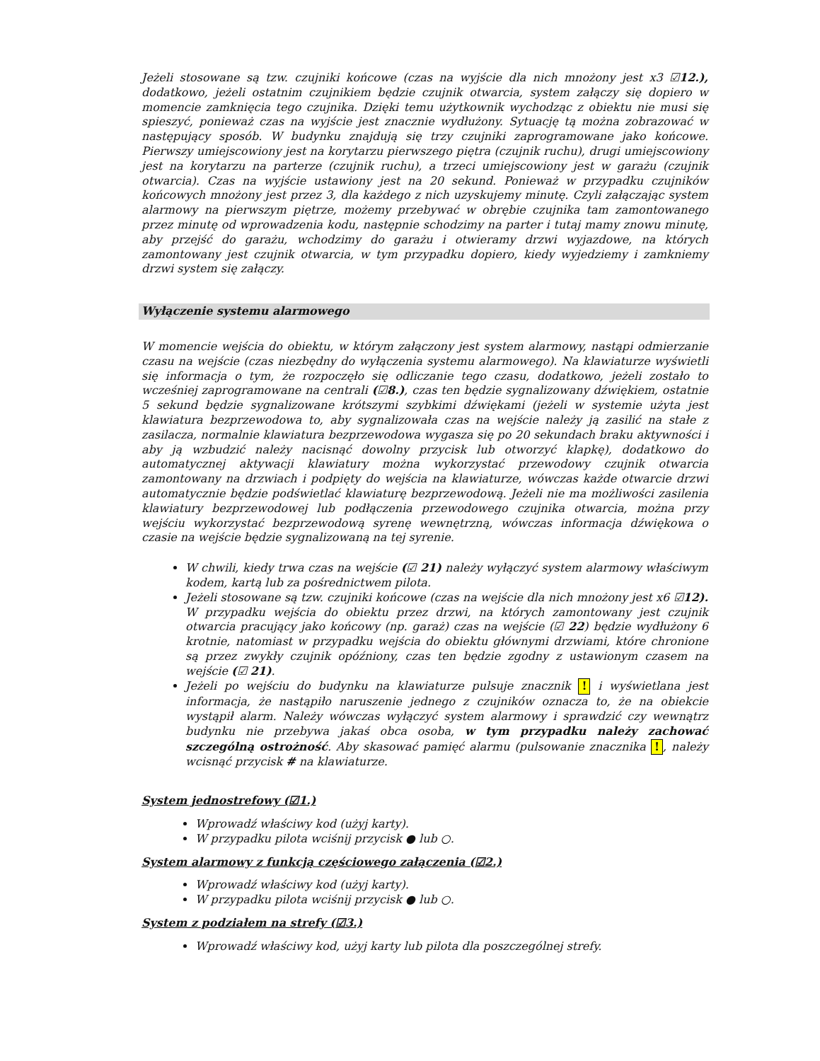Jeżeli stosowane są tzw. czujniki końcowe (czas na wyjście dla nich mnożony jest x3 ☑12.), dodatkowo, jeżeli ostatnim czujnikiem będzie czujnik otwarcia, system załączy się dopiero w momencie zamknięcia tego czujnika. Dzięki temu użytkownik wychodząc z obiektu nie musi się spieszyć, ponieważ czas na wyjście jest znacznie wydłużony. Sytuację tą można zobrazować w następujący sposób. W budynku znajdują się trzy czujniki zaprogramowane jako końcowe. Pierwszy umiejscowiony jest na korytarzu pierwszego piętra (czujnik ruchu), drugi umiejscowiony jest na korytarzu na parterze (czujnik ruchu), a trzeci umiejscowiony jest w garażu (czujnik otwarcia). Czas na wyjście ustawiony jest na 20 sekund. Ponieważ w przypadku czujników końcowych mnożony jest przez 3, dla każdego z nich uzyskujemy minutę. Czyli załączając system alarmowy na pierwszym piętrze, możemy przebywać w obrębie czujnika tam zamontowanego przez minutę od wprowadzenia kodu, następnie schodzimy na parter i tutaj mamy znowu minutę, aby przejść do garażu, wchodzimy do garażu i otwieramy drzwi wyjazdowe, na których zamontowany jest czujnik otwarcia, w tym przypadku dopiero, kiedy wyjedziemy i zamkniemy drzwi system się załączy.
Wyłączenie systemu alarmowego
W momencie wejścia do obiektu, w którym załączony jest system alarmowy, nastąpi odmierzanie czasu na wejście (czas niezbędny do wyłączenia systemu alarmowego). Na klawiaturze wyświetli się informacja o tym, że rozpoczęło się odliczanie tego czasu, dodatkowo, jeżeli zostało to wcześniej zaprogramowane na centrali (☑8.), czas ten będzie sygnalizowany dźwiękiem, ostatnie 5 sekund będzie sygnalizowane krótszymi szybkimi dźwiękami (jeżeli w systemie użyta jest klawiatura bezprzewodowa to, aby sygnalizowała czas na wejście należy ją zasilić na stałe z zasilacza, normalnie klawiatura bezprzewodowa wygasza się po 20 sekundach braku aktywności i aby ją wzbudzić należy nacisnąć dowolny przycisk lub otworzyć klapkę), dodatkowo do automatycznej aktywacji klawiatury można wykorzystać przewodowy czujnik otwarcia zamontowany na drzwiach i podpięty do wejścia na klawiaturze, wówczas każde otwarcie drzwi automatycznie będzie podświetlać klawiaturę bezprzewodową. Jeżeli nie ma możliwości zasilenia klawiatury bezprzewodowej lub podłączenia przewodowego czujnika otwarcia, można przy wejściu wykorzystać bezprzewodową syrenę wewnętrzną, wówczas informacja dźwiękowa o czasie na wejście będzie sygnalizowaną na tej syrenie.
W chwili, kiedy trwa czas na wejście (☑ 21) należy wyłączyć system alarmowy właściwym kodem, kartą lub za pośrednictwem pilota.
Jeżeli stosowane są tzw. czujniki końcowe (czas na wejście dla nich mnożony jest x6 ☑12). W przypadku wejścia do obiektu przez drzwi, na których zamontowany jest czujnik otwarcia pracujący jako końcowy (np. garaż) czas na wejście (☑ 22) będzie wydłużony 6 krotnie, natomiast w przypadku wejścia do obiektu głównymi drzwiami, które chronione są przez zwykły czujnik opóźniony, czas ten będzie zgodny z ustawionym czasem na wejście (☑ 21).
Jeżeli po wejściu do budynku na klawiaturze pulsuje znacznik ! i wyświetlana jest informacja, że nastąpiło naruszenie jednego z czujników oznacza to, że na obiekcie wystąpił alarm. Należy wówczas wyłączyć system alarmowy i sprawdzić czy wewnątrz budynku nie przebywa jakaś obca osoba, w tym przypadku należy zachować szczególną ostrożność. Aby skasować pamięć alarmu (pulsowanie znacznika !, należy wcisnąć przycisk # na klawiaturze.
System jednostrefowy (☑1.)
Wprowadź właściwy kod (użyj karty).
W przypadku pilota wciśnij przycisk ● lub ○.
System alarmowy z funkcją częściowego załączenia (☑2.)
Wprowadź właściwy kod (użyj karty).
W przypadku pilota wciśnij przycisk ● lub ○.
System z podziałem na strefy (☑3.)
Wprowadź właściwy kod, użyj karty lub pilota dla poszczególnej strefy.